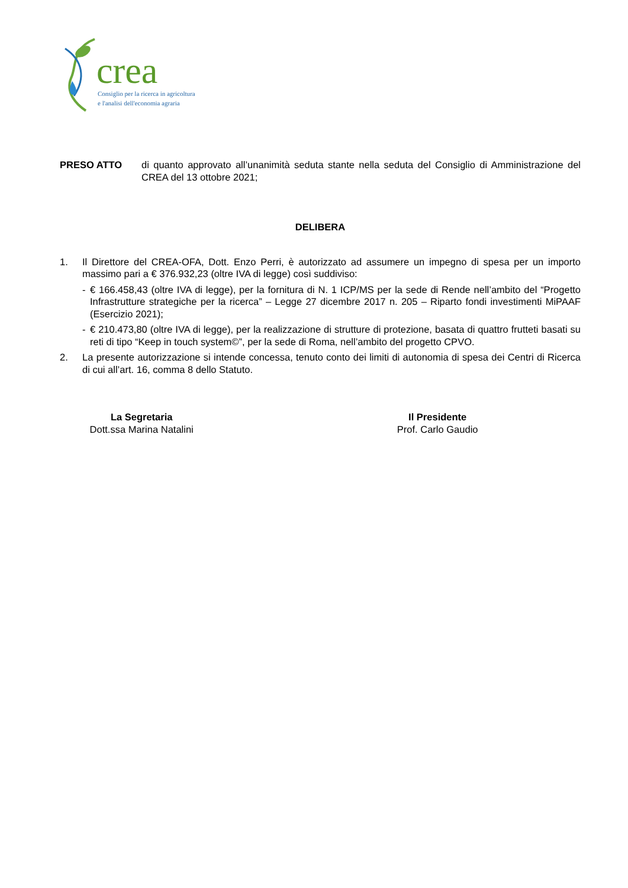crea
Consiglio per la ricerca in agricoltura
e l'analisi dell'economia agraria
PRESO ATTO di quanto approvato all’unanimità seduta stante nella seduta del Consiglio di Amministrazione del CREA del 13 ottobre 2021;
DELIBERA
1. Il Direttore del CREA-OFA, Dott. Enzo Perri, è autorizzato ad assumere un impegno di spesa per un importo massimo pari a € 376.932,23 (oltre IVA di legge) così suddiviso:
- € 166.458,43 (oltre IVA di legge), per la fornitura di N. 1 ICP/MS per la sede di Rende nell’ambito del “Progetto Infrastrutture strategiche per la ricerca” – Legge 27 dicembre 2017 n. 205 – Riparto fondi investimenti MiPAAF (Esercizio 2021);
- € 210.473,80 (oltre IVA di legge), per la realizzazione di strutture di protezione, basata di quattro frutteti basati su reti di tipo “Keep in touch system©”, per la sede di Roma, nell’ambito del progetto CPVO.
2. La presente autorizzazione si intende concessa, tenuto conto dei limiti di autonomia di spesa dei Centri di Ricerca di cui all’art. 16, comma 8 dello Statuto.
La Segretaria
Dott.ssa Marina Natalini
Il Presidente
Prof. Carlo Gaudio